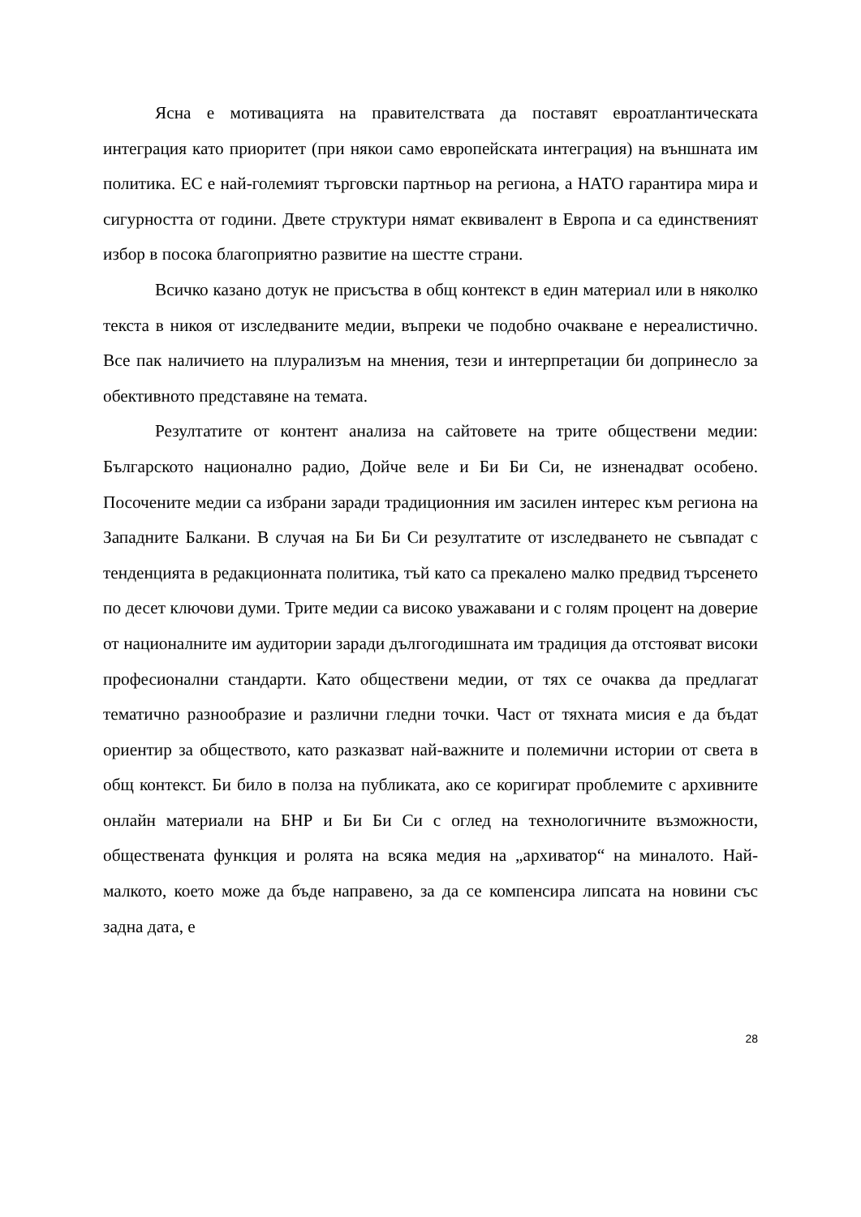Ясна е мотивацията на правителствата да поставят евроатлантическата интеграция като приоритет (при някои само европейската интеграция) на външната им политика. ЕС е най-големият търговски партньор на региона, а НАТО гарантира мира и сигурността от години. Двете структури нямат еквивалент в Европа и са единственият избор в посока благоприятно развитие на шестте страни.
Всичко казано дотук не присъства в общ контекст в един материал или в няколко текста в никоя от изследваните медии, въпреки че подобно очакване е нереалистично. Все пак наличието на плурализъм на мнения, тези и интерпретации би допринесло за обективното представяне на темата.
Резултатите от контент анализа на сайтовете на трите обществени медии: Българското национално радио, Дойче веле и Би Би Си, не изненадват особено. Посочените медии са избрани заради традиционния им засилен интерес към региона на Западните Балкани. В случая на Би Би Си резултатите от изследването не съвпадат с тенденцията в редакционната политика, тъй като са прекалено малко предвид търсенето по десет ключови думи. Трите медии са високо уважавани и с голям процент на доверие от националните им аудитории заради дългогодишната им традиция да отстояват високи професионални стандарти. Като обществени медии, от тях се очаква да предлагат тематично разнообразие и различни гледни точки. Част от тяхната мисия е да бъдат ориентир за обществото, като разказват най-важните и полемични истории от света в общ контекст. Би било в полза на публиката, ако се коригират проблемите с архивните онлайн материали на БНР и Би Би Си с оглед на технологичните възможности, обществената функция и ролята на всяка медия на „архиватор“ на миналото. Най-малкото, което може да бъде направено, за да се компенсира липсата на новини със задна дата, е
28